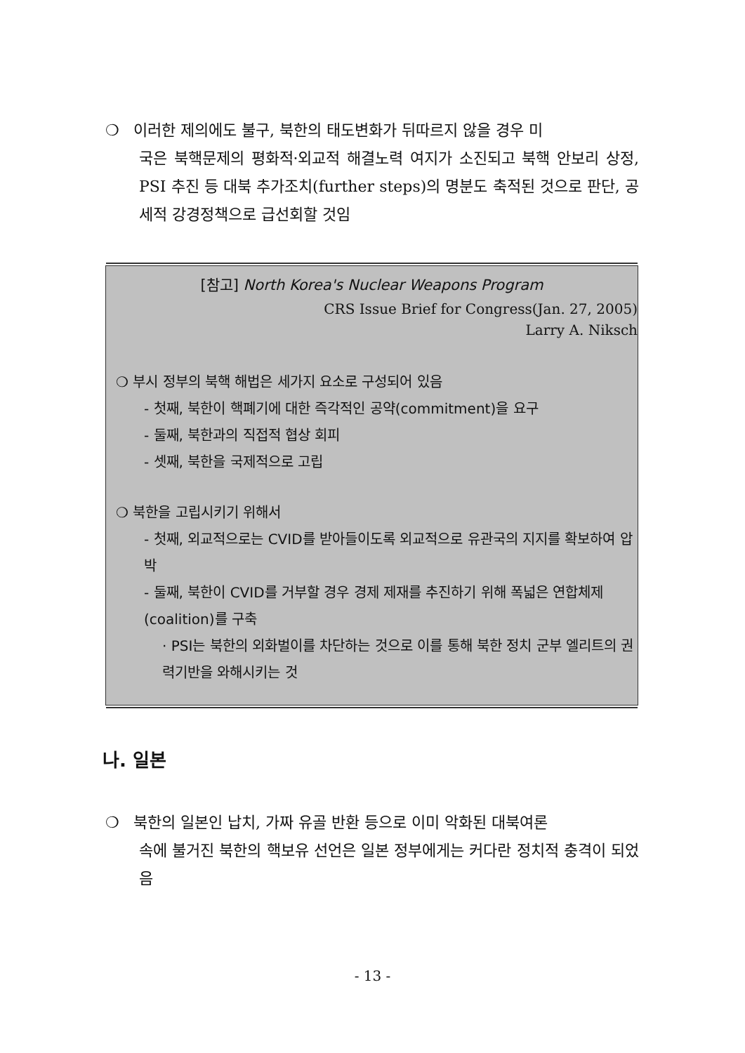❍ 이러한 제의에도 불구, 북한의 태도변화가 뒤따르지 않을 경우 미
국은 북핵문제의 평화적·외교적 해결노력 여지가 소진되고 북핵 안보리 상정, PSI 추진 등 대북 추가조치(further steps)의 명분도 축적된 것으로 판단, 공세적 강경정책으로 급선회할 것임
[참고] North Korea's Nuclear Weapons Program
CRS Issue Brief for Congress(Jan. 27, 2005)
Larry A. Niksch
❍ 부시 정부의 북핵 해법은 세가지 요소로 구성되어 있음
- 첫째, 북한이 핵폐기에 대한 즉각적인 공약(commitment)을 요구
- 둘째, 북한과의 직접적 협상 회피
- 셋째, 북한을 국제적으로 고립
❍ 북한을 고립시키기 위해서
- 첫째, 외교적으로는 CVID를 받아들이도록 외교적으로 유관국의 지지를 확보하여 압박
- 둘째, 북한이 CVID를 거부할 경우 경제 제재를 추진하기 위해 폭넓은 연합체제(coalition)를 구축
· PSI는 북한의 외화벌이를 차단하는 것으로 이를 통해 북한 정치 군부 엘리트의 권력기반을 와해시키는 것
나. 일본
❍ 북한의 일본인 납치, 가짜 유골 반환 등으로 이미 악화된 대북여론
속에 불거진 북한의 핵보유 선언은 일본 정부에게는 커다란 정치적 충격이 되었음
- 13 -